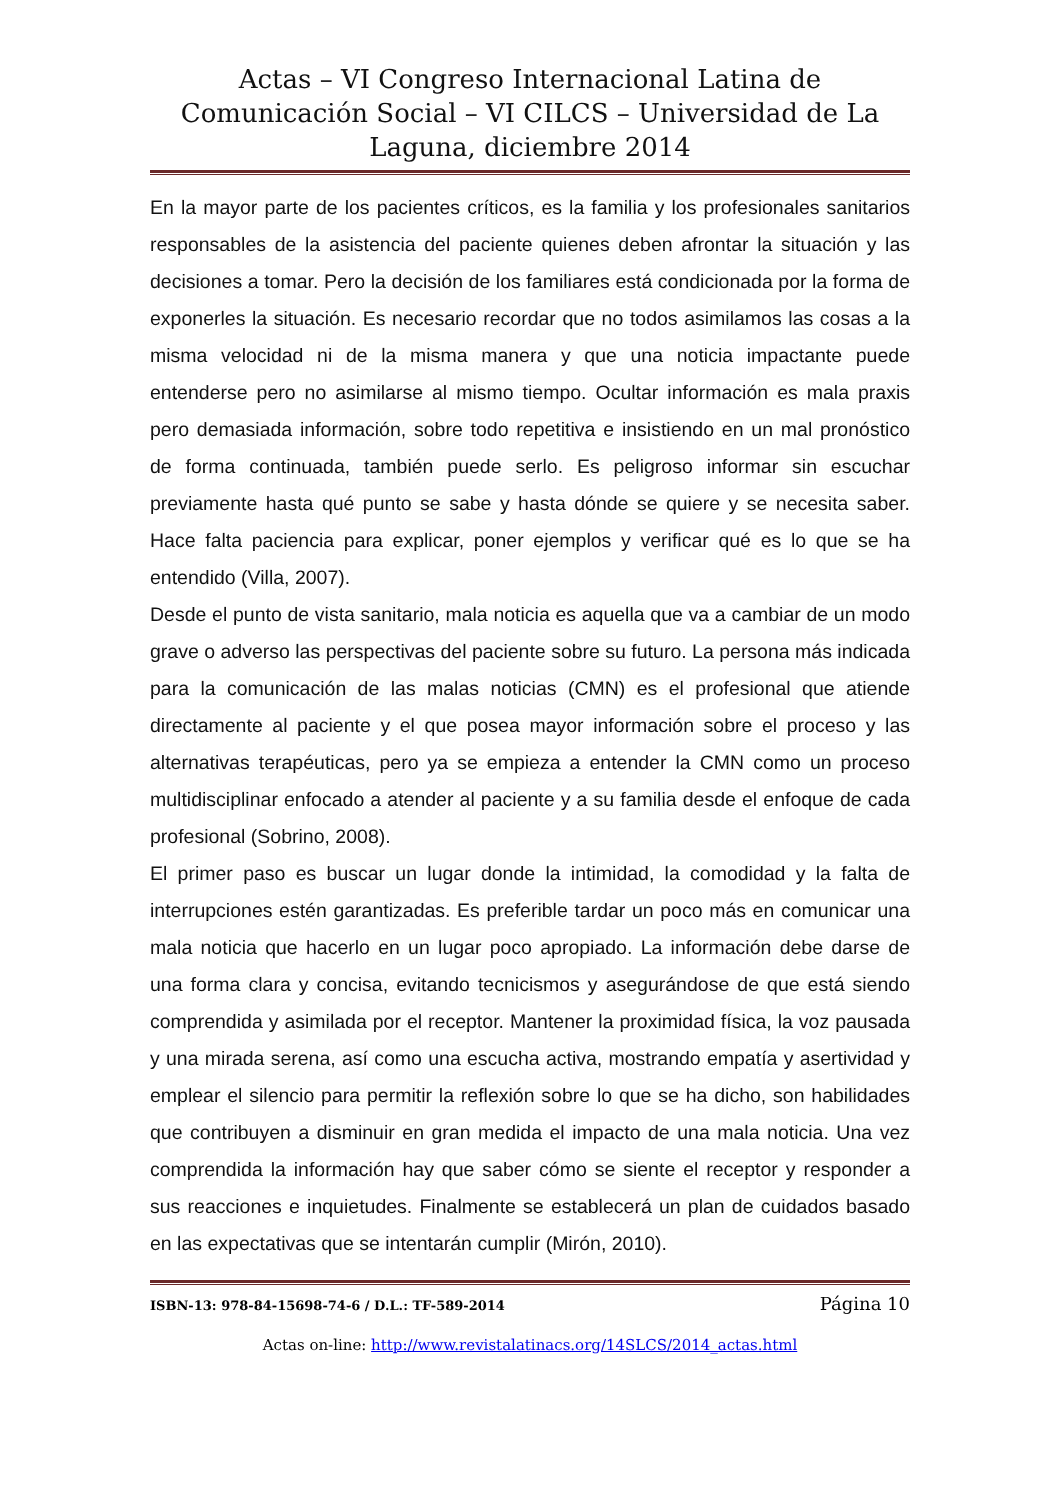Actas – VI Congreso Internacional Latina de Comunicación Social – VI CILCS – Universidad de La Laguna, diciembre 2014
En la mayor parte de los pacientes críticos, es la familia y los profesionales sanitarios responsables de la asistencia del paciente quienes deben afrontar la situación y las decisiones a tomar. Pero la decisión de los familiares está condicionada por la forma de exponerles la situación. Es necesario recordar que no todos asimilamos las cosas a la misma velocidad ni de la misma manera y que una noticia impactante puede entenderse pero no asimilarse al mismo tiempo. Ocultar información es mala praxis pero demasiada información, sobre todo repetitiva e insistiendo en un mal pronóstico de forma continuada, también puede serlo. Es peligroso informar sin escuchar previamente hasta qué punto se sabe y hasta dónde se quiere y se necesita saber. Hace falta paciencia para explicar, poner ejemplos y verificar qué es lo que se ha entendido (Villa, 2007).
Desde el punto de vista sanitario, mala noticia es aquella que va a cambiar de un modo grave o adverso las perspectivas del paciente sobre su futuro. La persona más indicada para la comunicación de las malas noticias (CMN) es el profesional que atiende directamente al paciente y el que posea mayor información sobre el proceso y las alternativas terapéuticas, pero ya se empieza a entender la CMN como un proceso multidisciplinar enfocado a atender al paciente y a su familia desde el enfoque de cada profesional (Sobrino, 2008).
El primer paso es buscar un lugar donde la intimidad, la comodidad y la falta de interrupciones estén garantizadas. Es preferible tardar un poco más en comunicar una mala noticia que hacerlo en un lugar poco apropiado. La información debe darse de una forma clara y concisa, evitando tecnicismos y asegurándose de que está siendo comprendida y asimilada por el receptor. Mantener la proximidad física, la voz pausada y una mirada serena, así como una escucha activa, mostrando empatía y asertividad y emplear el silencio para permitir la reflexión sobre lo que se ha dicho, son habilidades que contribuyen a disminuir en gran medida el impacto de una mala noticia. Una vez comprendida la información hay que saber cómo se siente el receptor y responder a sus reacciones e inquietudes. Finalmente se establecerá un plan de cuidados basado en las expectativas que se intentarán cumplir (Mirón, 2010).
ISBN-13: 978-84-15698-74-6 / D.L.: TF-589-2014 Página 10
Actas on-line: http://www.revistalatinacs.org/14SLCS/2014_actas.html